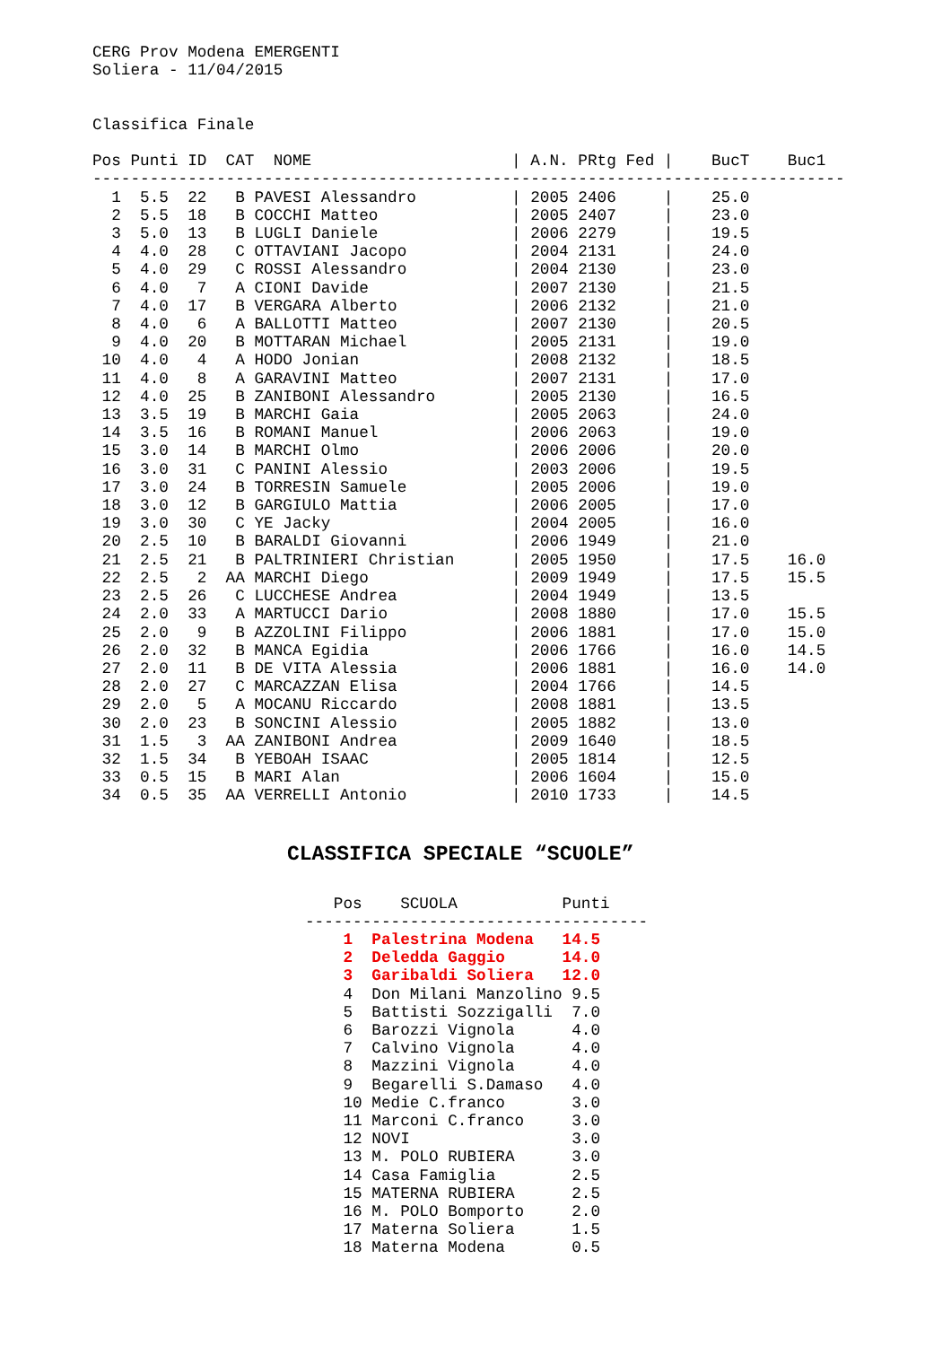CERG Prov Modena EMERGENTI
Soliera - 11/04/2015


Classifica Finale

Pos Punti ID  CAT  NOME                     | A.N. PRtg Fed |    BucT    Buc1
-------------------------------------------------------------------------------
  1  5.5  22   B PAVESI Alessandro          | 2005 2406     |    25.0
  2  5.5  18   B COCCHI Matteo              | 2005 2407     |    23.0
  3  5.0  13   B LUGLI Daniele              | 2006 2279     |    19.5
  4  4.0  28   C OTTAVIANI Jacopo           | 2004 2131     |    24.0
  5  4.0  29   C ROSSI Alessandro           | 2004 2130     |    23.0
  6  4.0   7   A CIONI Davide               | 2007 2130     |    21.5
  7  4.0  17   B VERGARA Alberto            | 2006 2132     |    21.0
  8  4.0   6   A BALLOTTI Matteo            | 2007 2130     |    20.5
  9  4.0  20   B MOTTARAN Michael           | 2005 2131     |    19.0
 10  4.0   4   A HODO Jonian                | 2008 2132     |    18.5
 11  4.0   8   A GARAVINI Matteo            | 2007 2131     |    17.0
 12  4.0  25   B ZANIBONI Alessandro        | 2005 2130     |    16.5
 13  3.5  19   B MARCHI Gaia                | 2005 2063     |    24.0
 14  3.5  16   B ROMANI Manuel              | 2006 2063     |    19.0
 15  3.0  14   B MARCHI Olmo                | 2006 2006     |    20.0
 16  3.0  31   C PANINI Alessio             | 2003 2006     |    19.5
 17  3.0  24   B TORRESIN Samuele           | 2005 2006     |    19.0
 18  3.0  12   B GARGIULO Mattia            | 2006 2005     |    17.0
 19  3.0  30   C YE Jacky                   | 2004 2005     |    16.0
 20  2.5  10   B BARALDI Giovanni           | 2006 1949     |    21.0
 21  2.5  21   B PALTRINIERI Christian      | 2005 1950     |    17.5    16.0
 22  2.5   2  AA MARCHI Diego               | 2009 1949     |    17.5    15.5
 23  2.5  26   C LUCCHESE Andrea            | 2004 1949     |    13.5
 24  2.0  33   A MARTUCCI Dario             | 2008 1880     |    17.0    15.5
 25  2.0   9   B AZZOLINI Filippo           | 2006 1881     |    17.0    15.0
 26  2.0  32   B MANCA Egidia               | 2006 1766     |    16.0    14.5
 27  2.0  11   B DE VITA Alessia            | 2006 1881     |    16.0    14.0
 28  2.0  27   C MARCAZZAN Elisa            | 2004 1766     |    14.5
 29  2.0   5   A MOCANU Riccardo            | 2008 1881     |    13.5
 30  2.0  23   B SONCINI Alessio            | 2005 1882     |    13.0
 31  1.5   3  AA ZANIBONI Andrea            | 2009 1640     |    18.5
 32  1.5  34   B YEBOAH ISAAC               | 2005 1814     |    12.5
 33  0.5  15   B MARI Alan                  | 2006 1604     |    15.0
 34  0.5  35  AA VERRELLI Antonio           | 2010 1733     |    14.5
CLASSIFICA SPECIALE “SCUOLE”
   Pos    SCUOLA           Punti
------------------------------------
    1  Palestrina Modena   14.5
    2  Deledda Gaggio      14.0
    3  Garibaldi Soliera   12.0
    4  Don Milani Manzolino 9.5
    5  Battisti Sozzigalli  7.0
    6  Barozzi Vignola      4.0
    7  Calvino Vignola      4.0
    8  Mazzini Vignola      4.0
    9  Begarelli S.Damaso   4.0
    10 Medie C.franco       3.0
    11 Marconi C.franco     3.0
    12 NOVI                 3.0
    13 M. POLO RUBIERA      3.0
    14 Casa Famiglia        2.5
    15 MATERNA RUBIERA      2.5
    16 M. POLO Bomporto     2.0
    17 Materna Soliera      1.5
    18 Materna Modena       0.5